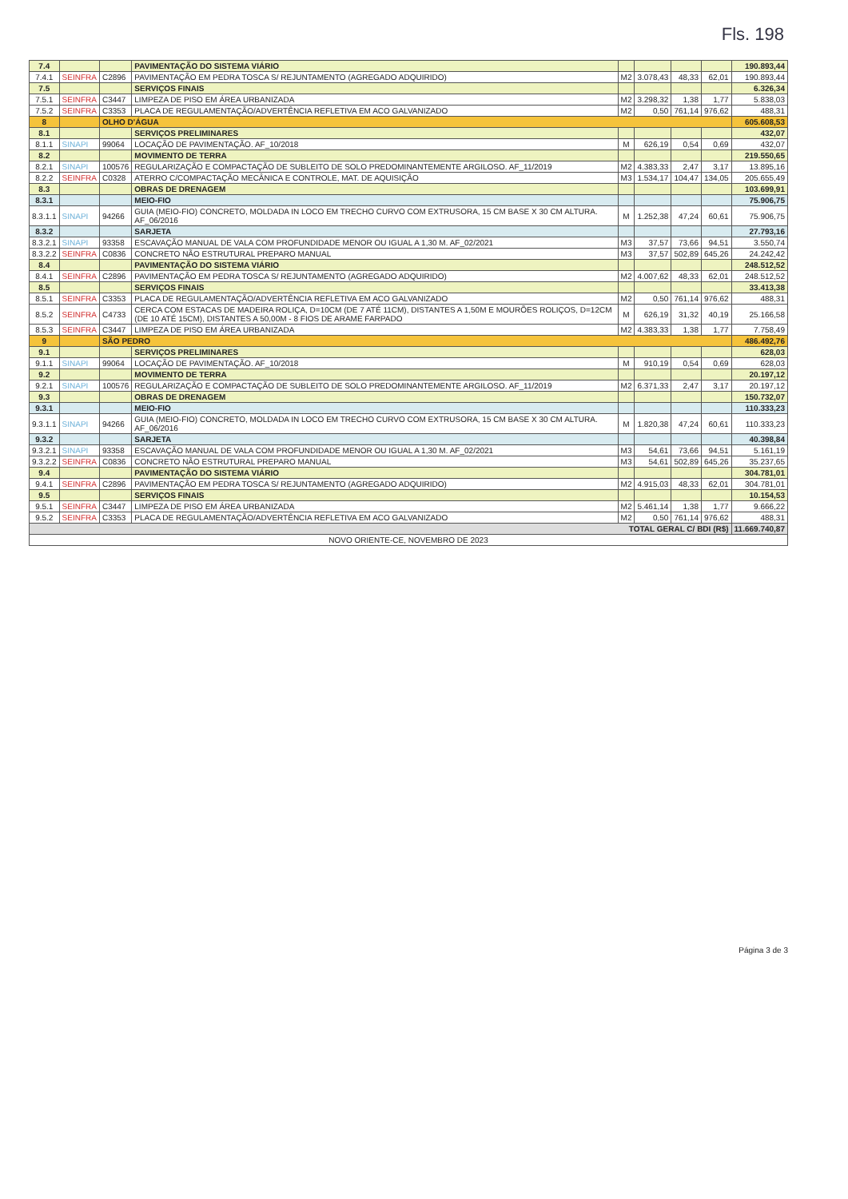Fls. 198
| 7.4 | | | PAVIMENTAÇÃO DO SISTEMA VIÁRIO | | | | | 190.893,44 |
| 7.4.1 | SEINFRA | C2896 | PAVIMENTAÇÃO EM PEDRA TOSCA S/ REJUNTAMENTO (AGREGADO ADQUIRIDO) | M2 | 3.078,43 | 48,33 | 62,01 | 190.893,44 |
| 7.5 | | | SERVIÇOS FINAIS | | | | | 6.326,34 |
| 7.5.1 | SEINFRA | C3447 | LIMPEZA DE PISO EM ÁREA URBANIZADA | M2 | 3.298,32 | 1,38 | 1,77 | 5.838,03 |
| 7.5.2 | SEINFRA | C3353 | PLACA DE REGULAMENTAÇÃO/ADVERTÊNCIA REFLETIVA EM ACO GALVANIZADO | M2 | 0,50 | 761,14 | 976,62 | 488,31 |
| 8 | | OLHO D'ÁGUA | | | | | | 605.608,53 |
| 8.1 | | | SERVIÇOS PRELIMINARES | | | | | 432,07 |
| 8.1.1 | SINAPI | 99064 | LOCAÇÃO DE PAVIMENTAÇÃO. AF_10/2018 | M | 626,19 | 0,54 | 0,69 | 432,07 |
| 8.2 | | | MOVIMENTO DE TERRA | | | | | 219.550,65 |
| 8.2.1 | SINAPI | 100576 | REGULARIZAÇÃO E COMPACTAÇÃO DE SUBLEITO DE SOLO PREDOMINANTEMENTE ARGILOSO. AF_11/2019 | M2 | 4.383,33 | 2,47 | 3,17 | 13.895,16 |
| 8.2.2 | SEINFRA | C0328 | ATERRO C/COMPACTAÇÃO MECÂNICA E CONTROLE, MAT. DE AQUISIÇÃO | M3 | 1.534,17 | 104,47 | 134,05 | 205.655,49 |
| 8.3 | | | OBRAS DE DRENAGEM | | | | | 103.699,91 |
| 8.3.1 | | | MEIO-FIO | | | | | 75.906,75 |
| 8.3.1.1 | SINAPI | 94266 | GUIA (MEIO-FIO) CONCRETO, MOLDADA IN LOCO EM TRECHO CURVO COM EXTRUSORA, 15 CM BASE X 30 CM ALTURA. AF_06/2016 | M | 1.252,38 | 47,24 | 60,61 | 75.906,75 |
| 8.3.2 | | | SARJETA | | | | | 27.793,16 |
| 8.3.2.1 | SINAPI | 93358 | ESCAVAÇÃO MANUAL DE VALA COM PROFUNDIDADE MENOR OU IGUAL A 1,30 M. AF_02/2021 | M3 | 37,57 | 73,66 | 94,51 | 3.550,74 |
| 8.3.2.2 | SEINFRA | C0836 | CONCRETO NÃO ESTRUTURAL PREPARO MANUAL | M3 | 37,57 | 502,89 | 645,26 | 24.242,42 |
| 8.4 | | | PAVIMENTAÇÃO DO SISTEMA VIÁRIO | | | | | 248.512,52 |
| 8.4.1 | SEINFRA | C2896 | PAVIMENTAÇÃO EM PEDRA TOSCA S/ REJUNTAMENTO (AGREGADO ADQUIRIDO) | M2 | 4.007,62 | 48,33 | 62,01 | 248.512,52 |
| 8.5 | | | SERVIÇOS FINAIS | | | | | 33.413,38 |
| 8.5.1 | SEINFRA | C3353 | PLACA DE REGULAMENTAÇÃO/ADVERTÊNCIA REFLETIVA EM ACO GALVANIZADO | M2 | 0,50 | 761,14 | 976,62 | 488,31 |
| 8.5.2 | SEINFRA | C4733 | CERCA COM ESTACAS DE MADEIRA ROLIÇA, D=10CM (DE 7 ATÉ 11CM), DISTANTES A 1,50M E MOURÕES ROLIÇOS, D=12CM (DE 10 ATÉ 15CM), DISTANTES A 50,00M - 8 FIOS DE ARAME FARPADO | M | 626,19 | 31,32 | 40,19 | 25.166,58 |
| 8.5.3 | SEINFRA | C3447 | LIMPEZA DE PISO EM ÁREA URBANIZADA | M2 | 4.383,33 | 1,38 | 1,77 | 7.758,49 |
| 9 | | SÃO PEDRO | | | | | | 486.492,76 |
| 9.1 | | | SERVIÇOS PRELIMINARES | | | | | 628,03 |
| 9.1.1 | SINAPI | 99064 | LOCAÇÃO DE PAVIMENTAÇÃO. AF_10/2018 | M | 910,19 | 0,54 | 0,69 | 628,03 |
| 9.2 | | | MOVIMENTO DE TERRA | | | | | 20.197,12 |
| 9.2.1 | SINAPI | 100576 | REGULARIZAÇÃO E COMPACTAÇÃO DE SUBLEITO DE SOLO PREDOMINANTEMENTE ARGILOSO. AF_11/2019 | M2 | 6.371,33 | 2,47 | 3,17 | 20.197,12 |
| 9.3 | | | OBRAS DE DRENAGEM | | | | | 150.732,07 |
| 9.3.1 | | | MEIO-FIO | | | | | 110.333,23 |
| 9.3.1.1 | SINAPI | 94266 | GUIA (MEIO-FIO) CONCRETO, MOLDADA IN LOCO EM TRECHO CURVO COM EXTRUSORA, 15 CM BASE X 30 CM ALTURA. AF_06/2016 | M | 1.820,38 | 47,24 | 60,61 | 110.333,23 |
| 9.3.2 | | | SARJETA | | | | | 40.398,84 |
| 9.3.2.1 | SINAPI | 93358 | ESCAVAÇÃO MANUAL DE VALA COM PROFUNDIDADE MENOR OU IGUAL A 1,30 M. AF_02/2021 | M3 | 54,61 | 73,66 | 94,51 | 5.161,19 |
| 9.3.2.2 | SEINFRA | C0836 | CONCRETO NÃO ESTRUTURAL PREPARO MANUAL | M3 | 54,61 | 502,89 | 645,26 | 35.237,65 |
| 9.4 | | | PAVIMENTAÇÃO DO SISTEMA VIÁRIO | | | | | 304.781,01 |
| 9.4.1 | SEINFRA | C2896 | PAVIMENTAÇÃO EM PEDRA TOSCA S/ REJUNTAMENTO (AGREGADO ADQUIRIDO) | M2 | 4.915,03 | 48,33 | 62,01 | 304.781,01 |
| 9.5 | | | SERVIÇOS FINAIS | | | | | 10.154,53 |
| 9.5.1 | SEINFRA | C3447 | LIMPEZA DE PISO EM ÁREA URBANIZADA | M2 | 5.461,14 | 1,38 | 1,77 | 9.666,22 |
| 9.5.2 | SEINFRA | C3353 | PLACA DE REGULAMENTAÇÃO/ADVERTÊNCIA REFLETIVA EM ACO GALVANIZADO | M2 | 0,50 | 761,14 | 976,62 | 488,31 |
| TOTAL GERAL C/ BDI (R$) | | | | | | | | 11.669.740,87 |
| NOVO ORIENTE-CE, NOVEMBRO DE 2023 | | | | | | | | |
Página 3 de 3